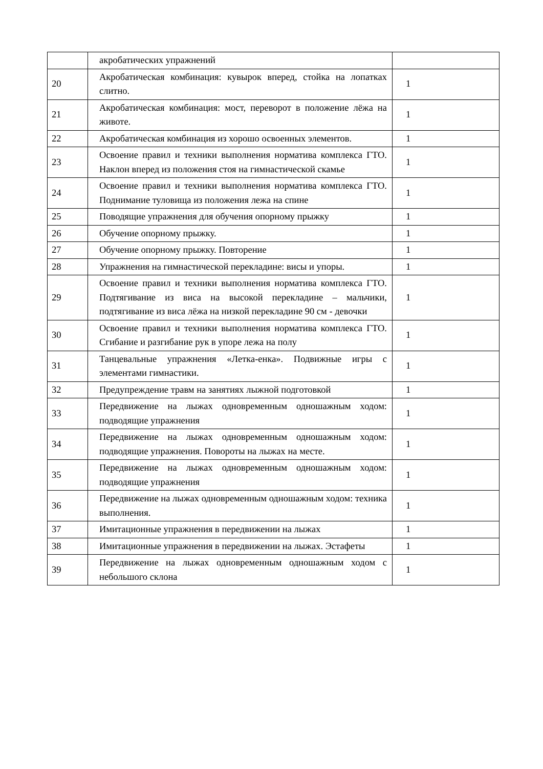| | акробатических упражнений | |
| 20 | Акробатическая комбинация: кувырок вперед, стойка на лопатках слитно. | 1 |
| 21 | Акробатическая комбинация: мост, переворот в положение лёжа на животе. | 1 |
| 22 | Акробатическая комбинация из хорошо освоенных элементов. | 1 |
| 23 | Освоение правил и техники выполнения норматива комплекса ГТО. Наклон вперед из положения стоя на гимнастической скамье | 1 |
| 24 | Освоение правил и техники выполнения норматива комплекса ГТО. Поднимание туловища из положения лежа на спине | 1 |
| 25 | Поводящие упражнения для обучения опорному прыжку | 1 |
| 26 | Обучение опорному прыжку. | 1 |
| 27 | Обучение опорному прыжку. Повторение | 1 |
| 28 | Упражнения на гимнастической перекладине: висы и упоры. | 1 |
| 29 | Освоение правил и техники выполнения норматива комплекса ГТО. Подтягивание из виса на высокой перекладине – мальчики, подтягивание из виса лёжа на низкой перекладине 90 см - девочки | 1 |
| 30 | Освоение правил и техники выполнения норматива комплекса ГТО. Сгибание и разгибание рук в упоре лежа на полу | 1 |
| 31 | Танцевальные упражнения «Летка-енка». Подвижные игры с элементами гимнастики. | 1 |
| 32 | Предупреждение травм на занятиях лыжной подготовкой | 1 |
| 33 | Передвижение на лыжах одновременным одношажным ходом: подводящие упражнения | 1 |
| 34 | Передвижение на лыжах одновременным одношажным ходом: подводящие упражнения. Повороты на лыжах на месте. | 1 |
| 35 | Передвижение на лыжах одновременным одношажным ходом: подводящие упражнения | 1 |
| 36 | Передвижение на лыжах одновременным одношажным ходом: техника выполнения. | 1 |
| 37 | Имитационные упражнения в передвижении на лыжах | 1 |
| 38 | Имитационные упражнения в передвижении на лыжах. Эстафеты | 1 |
| 39 | Передвижение на лыжах одновременным одношажным ходом с небольшого склона | 1 |